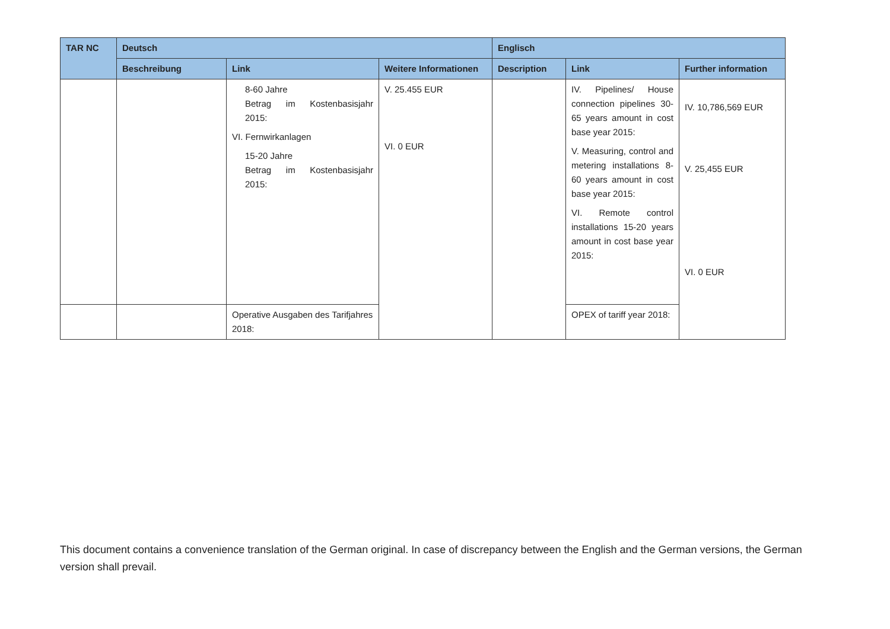| TAR NC | Deutsch | | | Englisch | | |
| --- | --- | --- | --- | --- | --- | --- |
| | Beschreibung | Link | Weitere Informationen | Description | Link | Further information |
| | | 8-60 Jahre Betrag im Kostenbasisjahr 2015: VI. Fernwirkanlagen 15-20 Jahre Betrag im Kostenbasisjahr 2015: | V. 25.455 EUR VI. 0 EUR | | IV. Pipelines/ House connection pipelines 30-65 years amount in cost base year 2015: V. Measuring, control and metering installations 8-60 years amount in cost base year 2015: VI. Remote control installations 15-20 years amount in cost base year 2015: | IV. 10,786,569 EUR V. 25,455 EUR VI. 0 EUR |
| | | Operative Ausgaben des Tarifjahres 2018: | | | OPEX of tariff year 2018: | |
This document contains a convenience translation of the German original. In case of discrepancy between the English and the German versions, the German version shall prevail.